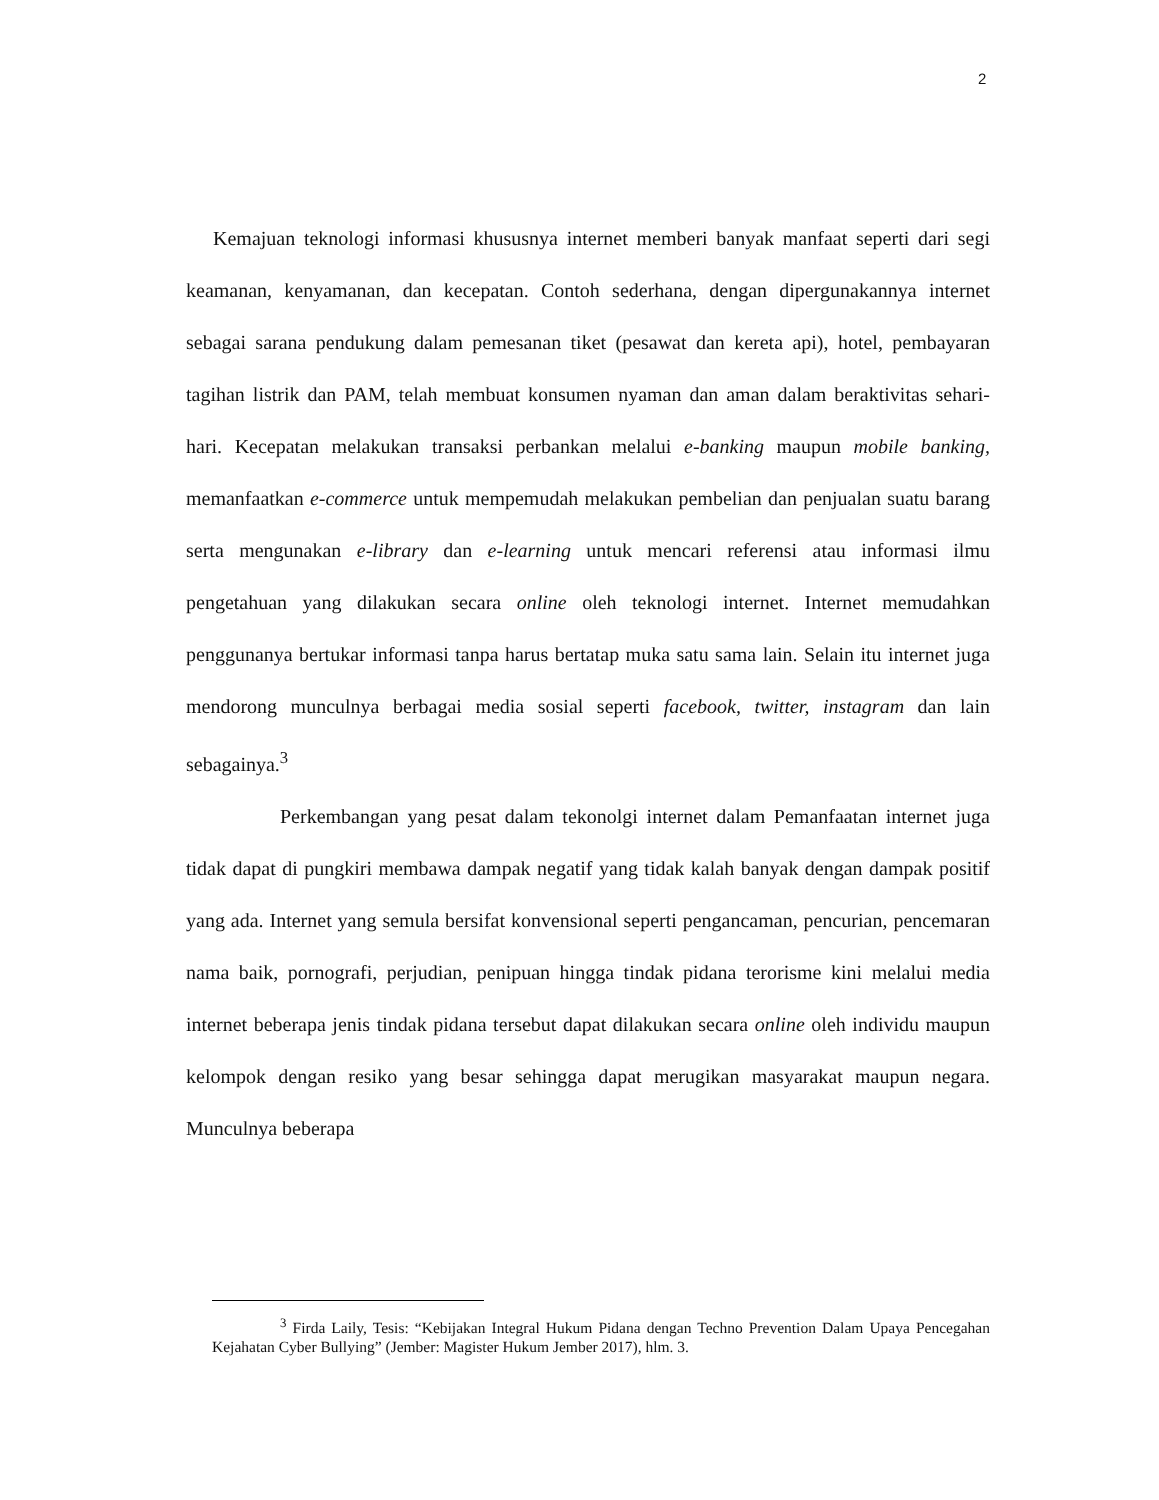2
Kemajuan teknologi informasi khususnya internet memberi banyak manfaat seperti dari segi keamanan, kenyamanan, dan kecepatan. Contoh sederhana, dengan dipergunakannya internet sebagai sarana pendukung dalam pemesanan tiket (pesawat dan kereta api), hotel, pembayaran tagihan listrik dan PAM, telah membuat konsumen nyaman dan aman dalam beraktivitas sehari-hari. Kecepatan melakukan transaksi perbankan melalui e-banking maupun mobile banking, memanfaatkan e-commerce untuk mempemudah melakukan pembelian dan penjualan suatu barang serta mengunakan e-library dan e-learning untuk mencari referensi atau informasi ilmu pengetahuan yang dilakukan secara online oleh teknologi internet. Internet memudahkan penggunanya bertukar informasi tanpa harus bertatap muka satu sama lain. Selain itu internet juga mendorong munculnya berbagai media sosial seperti facebook, twitter, instagram dan lain sebagainya.<sup>3</sup>
Perkembangan yang pesat dalam tekonolgi internet dalam Pemanfaatan internet juga tidak dapat di pungkiri membawa dampak negatif yang tidak kalah banyak dengan dampak positif yang ada. Internet yang semula bersifat konvensional seperti pengancaman, pencurian, pencemaran nama baik, pornografi, perjudian, penipuan hingga tindak pidana terorisme kini melalui media internet beberapa jenis tindak pidana tersebut dapat dilakukan secara online oleh individu maupun kelompok dengan resiko yang besar sehingga dapat merugikan masyarakat maupun negara. Munculnya beberapa
<sup>3</sup> Firda Laily, Tesis: “Kebijakan Integral Hukum Pidana dengan Techno Prevention Dalam Upaya Pencegahan Kejahatan Cyber Bullying” (Jember: Magister Hukum Jember 2017), hlm. 3.